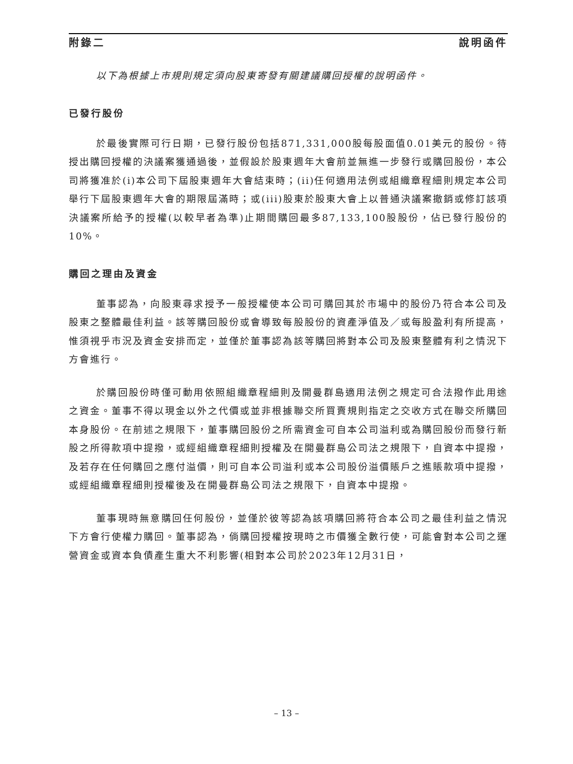附錄二 說明函件
以下為根據上市規則規定須向股東寄發有關建議購回授權的說明函件。
已發行股份
於最後實際可行日期，已發行股份包括871,331,000股每股面值0.01美元的股份。待授出購回授權的決議案獲通過後，並假設於股東週年大會前並無進一步發行或購回股份，本公司將獲准於(i)本公司下屆股東週年大會結束時；(ii)任何適用法例或組織章程細則規定本公司舉行下屆股東週年大會的期限屆滿時；或(iii)股東於股東大會上以普通決議案撤銷或修訂該項決議案所給予的授權(以較早者為準)止期間購回最多87,133,100股股份，佔已發行股份的10%。
購回之理由及資金
董事認為，向股東尋求授予一般授權使本公司可購回其於市場中的股份乃符合本公司及股東之整體最佳利益。該等購回股份或會導致每股股份的資產淨值及／或每股盈利有所提高，惟須視乎市況及資金安排而定，並僅於董事認為該等購回將對本公司及股東整體有利之情況下方會進行。
於購回股份時僅可動用依照組織章程細則及開曼群島適用法例之規定可合法撥作此用途之資金。董事不得以現金以外之代價或並非根據聯交所買賣規則指定之交收方式在聯交所購回本身股份。在前述之規限下，董事購回股份之所需資金可自本公司溢利或為購回股份而發行新股之所得款項中提撥，或經組織章程細則授權及在開曼群島公司法之規限下，自資本中提撥，及若存在任何購回之應付溢價，則可自本公司溢利或本公司股份溢價賬戶之進賬款項中提撥，或經組織章程細則授權後及在開曼群島公司法之規限下，自資本中提撥。
董事現時無意購回任何股份，並僅於彼等認為該項購回將符合本公司之最佳利益之情況下方會行使權力購回。董事認為，倘購回授權按現時之市價獲全數行使，可能會對本公司之運營資金或資本負債產生重大不利影響(相對本公司於2023年12月31日，
– 13 –